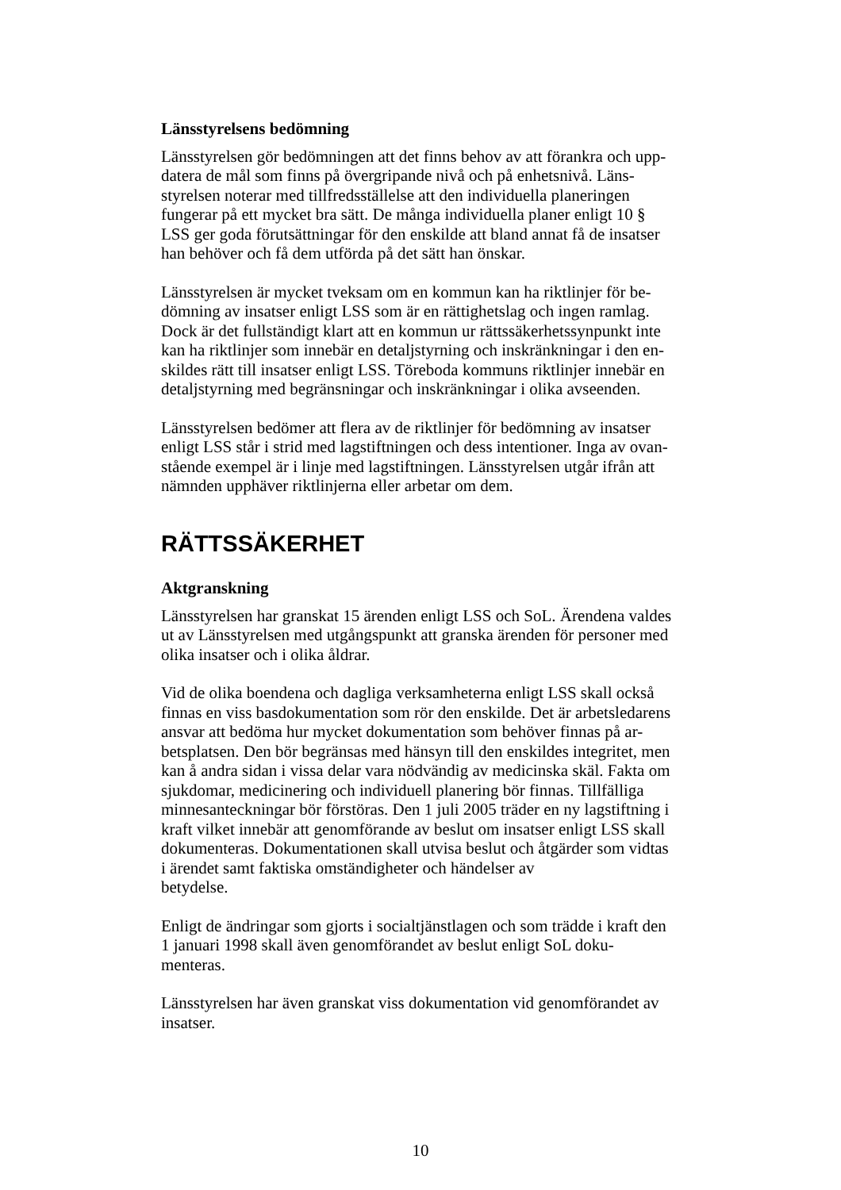Länsstyrelsens bedömning
Länsstyrelsen gör bedömningen att det finns behov av att förankra och upp-
datera de mål som finns på övergripande nivå och på enhetsnivå. Läns-
styrelsen noterar med tillfredsställelse att den individuella planeringen
fungerar på ett mycket bra sätt. De många individuella planer enligt 10 §
LSS ger goda förutsättningar för den enskilde att bland annat få de insatser
han behöver och få dem utförda på det sätt han önskar.
Länsstyrelsen är mycket tveksam om en kommun kan ha riktlinjer för be-
dömning av insatser enligt LSS som är en rättighetslag och ingen ramlag.
Dock är det fullständigt klart att en kommun ur rättssäkerhetssynpunkt inte
kan ha riktlinjer som innebär en detaljstyrning och inskränkningar i den en-
skildes rätt till insatser enligt LSS. Töreboda kommuns riktlinjer innebär en
detaljstyrning med begränsningar och inskränkningar i olika avseenden.
Länsstyrelsen bedömer att flera av de riktlinjer för bedömning av insatser
enligt LSS står i strid med lagstiftningen och dess intentioner. Inga av ovan-
stående exempel är i linje med lagstiftningen. Länsstyrelsen utgår ifrån att
nämnden upphäver riktlinjerna eller arbetar om dem.
RÄTTSSÄKERHET
Aktgranskning
Länsstyrelsen har granskat 15 ärenden enligt LSS och SoL. Ärendena valdes
ut av Länsstyrelsen med utgångspunkt att granska ärenden för personer med
olika insatser och i olika åldrar.
Vid de olika boendena och dagliga verksamheterna enligt LSS skall också
finnas en viss basdokumentation som rör den enskilde. Det är arbetsledarens
ansvar att bedöma hur mycket dokumentation som behöver finnas på ar-
betsplatsen. Den bör begränsas med hänsyn till den enskildes integritet, men
kan å andra sidan i vissa delar vara nödvändig av medicinska skäl. Fakta om
sjukdomar, medicinering och individuell planering bör finnas. Tillfälliga
minnesanteckningar bör förstöras. Den 1 juli 2005 träder en ny lagstiftning i
kraft vilket innebär att genomförande av beslut om insatser enligt LSS skall
dokumenteras. Dokumentationen skall utvisa beslut och åtgärder som vidtas
i ärendet samt faktiska omständigheter och händelser av
betydelse.
Enligt de ändringar som gjorts i socialtjänstlagen och som trädde i kraft den
1 januari 1998 skall även genomförandet av beslut enligt SoL doku-
menteras.
Länsstyrelsen har även granskat viss dokumentation vid genomförandet av
insatser.
10